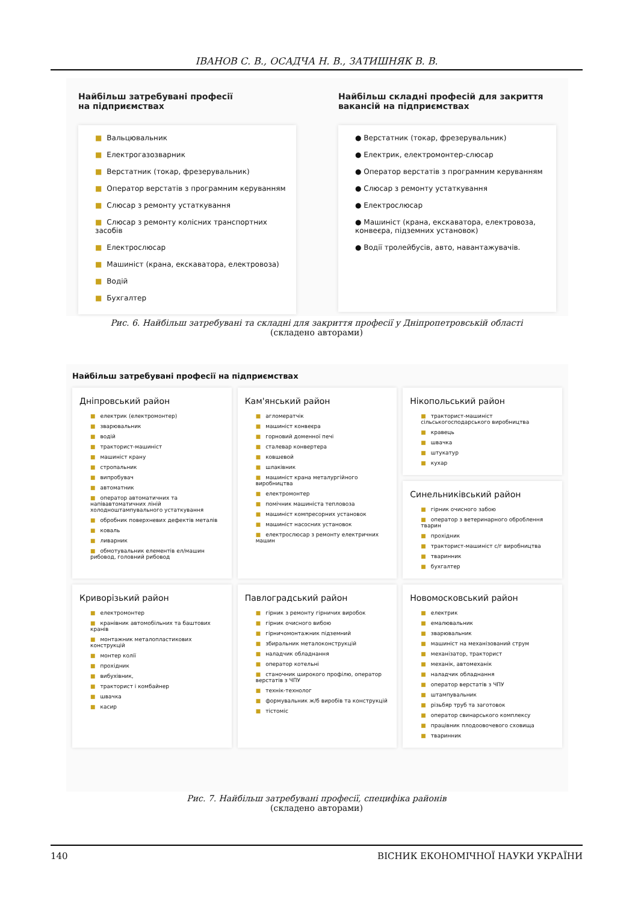ІВАНОВ С. В., ОСАДЧА Н. В., ЗАТИШНЯК В. В.
Найбільш затребувані професії
на підприємствах
■ Вальцювальник
■ Електрогазозварник
■ Верстатник (токар, фрезерувальник)
■ Оператор верстатів з програмним керуванням
■ Слюсар з ремонту устаткування
■ Слюсар з ремонту колісних транспортних засобів
■ Електрослюсар
■ Машиніст (крана, екскаватора, електровоза)
■ Водій
■ Бухгалтер
Найбільш складні професій для закриття
вакансій на підприємствах
● Верстатник (токар, фрезерувальник)
● Електрик, електромонтер-слюсар
● Оператор верстатів з програмним керуванням
● Слюсар з ремонту устаткування
● Електрослюсар
● Машиніст (крана, екскаватора, електровоза, конвеєра, підземних установок)
● Водії тролейбусів, авто, навантажувачів.
Рис. 6. Найбільш затребувані та складні для закриття професії у Дніпропетровській області
(складено авторами)
Найбільш затребувані професії на підприємствах
Дніпровський район
■ електрик (електромонтер)
■ зварювальник
■ водій
■ тракторист-машиніст
■ машиніст крану
■ стропальник
■ випробувач
■ автоматник
■ оператор автоматичних та напівавтоматичних ліній холодноштампувального устаткування
■ обробник поверхневих дефектів металів
■ коваль
■ ливарник
■ обмотувальник елементів ел/машин рибовод, головний рибовод
Кам'янський район
■ агломератчік
■ машиніст конвеєра
■ горновий доменної печі
■ сталевар конвертера
■ ковшевой
■ шлаківник
■ машиніст крана металургійного виробництва
■ електромонтер
■ помічник машиніста тепловоза
■ машиніст компресорних установок
■ машиніст насосних установок
■ електрослюсар з ремонту електричних машин
Нікопольський район
■ тракторист-машиніст сільськогосподарського виробництва
■ кравець
■ швачка
■ штукатур
■ кухар
Синельниківський район
■ гірник очисного забою
■ оператор з ветеринарного оброблення тварин
■ прохідник
■ тракторист-машиніст с/г виробництва
■ тваринник
■ бухгалтер
Криворізький район
■ електромонтер
■ кранівник автомобільних та баштових кранів
■ монтажник металопластикових конструкцій
■ монтер колії
■ прохідник
■ вибухівник,
■ тракторист і комбайнер
■ швачка
■ касир
Павлоградський район
■ гірник з ремонту гірничих виробок
■ гірник очисного вибою
■ гірничомонтажник підземний
■ збиральник металоконструкцій
■ наладчик обладнання
■ оператор котельні
■ станочник широкого профілю, оператор верстатів з ЧПУ
■ технік-технолог
■ формувальник ж/б виробів та конструкцій
■ тістоміс
Новомосковський район
■ електрик
■ емалювальник
■ зварювальник
■ машиніст на механізований струм
■ механізатор, тракторист
■ механік, автомеханік
■ наладчик обладнання
■ оператор верстатів з ЧПУ
■ штампувальник
■ різьбяр труб та заготовок
■ оператор свинарського комплексу
■ працівник плодоовочевого сховища
■ тваринник
Рис. 7. Найбільш затребувані професії, специфіка районів
(складено авторами)
140 ВІСНИК ЕКОНОМІЧНОЇ НАУКИ УКРАЇНИ